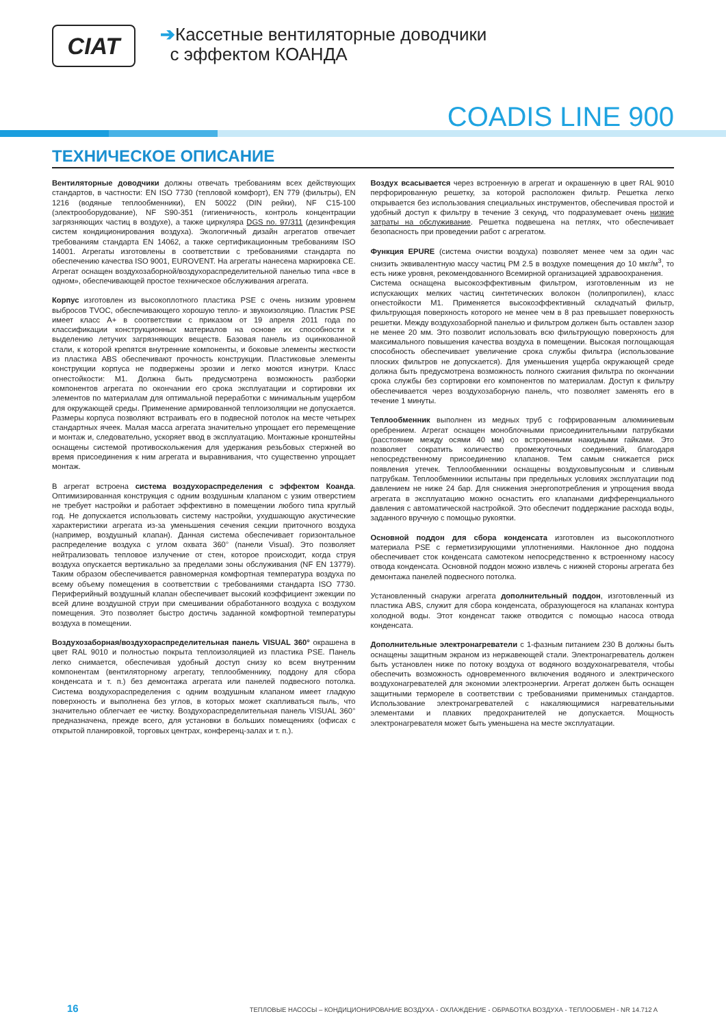CIAT
➔Кассетные вентиляторные доводчики
с эффектом КОАНДА
COADIS LINE 900
ТЕХНИЧЕСКОЕ ОПИСАНИЕ
Вентиляторные доводчики должны отвечать требованиям всех действующих стандартов, в частности: EN ISO 7730 (тепловой комфорт), EN 779 (фильтры), EN 1216 (водяные теплообменники), EN 50022 (DIN рейки), NF C15-100 (электрооборудование), NF S90-351 (гигиеничность, контроль концентрации загрязняющих частиц в воздухе), а также циркуляра DGS no. 97/311 (дезинфекция систем кондиционирования воздуха). Экологичный дизайн агрегатов отвечает требованиям стандарта EN 14062, а также сертификационным требованиям ISO 14001. Агрегаты изготовлены в соответствии с требованиями стандарта по обеспечению качества ISO 9001, EUROVENT. На агрегаты нанесена маркировка CE. Агрегат оснащен воздухозаборной/воздухораспределительной панелью типа «все в одном», обеспечивающей простое техническое обслуживания агрегата.
Корпус изготовлен из высокоплотного пластика PSE с очень низким уровнем выбросов TVOC, обеспечивающего хорошую тепло- и звукоизоляцию. Пластик PSE имеет класс A+ в соответствии с приказом от 19 апреля 2011 года по классификации конструкционных материалов на основе их способности к выделению летучих загрязняющих веществ. Базовая панель из оцинкованной стали, к которой крепятся внутренние компоненты, и боковые элементы жесткости из пластика ABS обеспечивают прочность конструкции. Пластиковые элементы конструкции корпуса не подвержены эрозии и легко моются изнутри. Класс огнестойкости: M1. Должна быть предусмотрена возможность разборки компонентов агрегата по окончании его срока эксплуатации и сортировки их элементов по материалам для оптимальной переработки с минимальным ущербом для окружающей среды. Применение армированной теплоизоляции не допускается. Размеры корпуса позволяют встраивать его в подвесной потолок на месте четырех стандартных ячеек. Малая масса агрегата значительно упрощает его перемещение и монтаж и, следовательно, ускоряет ввод в эксплуатацию. Монтажные кронштейны оснащены системой противоскольжения для удержания резьбовых стержней во время присоединения к ним агрегата и выравнивания, что существенно упрощает монтаж.
В агрегат встроена система воздухораспределения с эффектом Коанда. Оптимизированная конструкция с одним воздушным клапаном с узким отверстием не требует настройки и работает эффективно в помещении любого типа круглый год. Не допускается использовать систему настройки, ухудшающую акустические характеристики агрегата из-за уменьшения сечения секции приточного воздуха (например, воздушный клапан). Данная система обеспечивает горизонтальное распределение воздуха с углом охвата 360° (панели Visual). Это позволяет нейтрализовать тепловое излучение от стен, которое происходит, когда струя воздуха опускается вертикально за пределами зоны обслуживания (NF EN 13779). Таким образом обеспечивается равномерная комфортная температура воздуха по всему объему помещения в соответствии с требованиями стандарта ISO 7730. Периферийный воздушный клапан обеспечивает высокий коэффициент эжекции по всей длине воздушной струи при смешивании обработанного воздуха с воздухом помещения. Это позволяет быстро достичь заданной комфортной температуры воздуха в помещении.
Воздухозаборная/воздухораспределительная панель VISUAL 360° окрашена в цвет RAL 9010 и полностью покрыта теплоизоляцией из пластика PSE. Панель легко снимается, обеспечивая удобный доступ снизу ко всем внутренним компонентам (вентиляторному агрегату, теплообменнику, поддону для сбора конденсата и т. п.) без демонтажа агрегата или панелей подвесного потолка. Система воздухораспределения с одним воздушным клапаном имеет гладкую поверхность и выполнена без углов, в которых может скапливаться пыль, что значительно облегчает ее чистку. Воздухораспределительная панель VISUAL 360° предназначена, прежде всего, для установки в больших помещениях (офисах с открытой планировкой, торговых центрах, конференц-залах и т. п.).
Воздух всасывается через встроенную в агрегат и окрашенную в цвет RAL 9010 перфорированную решетку, за которой расположен фильтр. Решетка легко открывается без использования специальных инструментов, обеспечивая простой и удобный доступ к фильтру в течение 3 секунд, что подразумевает очень низкие затраты на обслуживание. Решетка подвешена на петлях, что обеспечивает безопасность при проведении работ с агрегатом.
Функция EPURE (система очистки воздуха) позволяет менее чем за один час снизить эквивалентную массу частиц PM 2.5 в воздухе помещения до 10 мкг/м<sup>3</sup>, то есть ниже уровня, рекомендованного Всемирной организацией здравоохранения.
Система оснащена высокоэффективным фильтром, изготовленным из не испускающих мелких частиц синтетических волокон (полипропилен), класс огнестойкости M1. Применяется высокоэффективный складчатый фильтр, фильтрующая поверхность которого не менее чем в 8 раз превышает поверхность решетки. Между воздухозаборной панелью и фильтром должен быть оставлен зазор не менее 20 мм. Это позволит использовать всю фильтрующую поверхность для максимального повышения качества воздуха в помещении. Высокая поглощающая способность обеспечивает увеличение срока службы фильтра (использование плоских фильтров не допускается). Для уменьшения ущерба окружающей среде должна быть предусмотрена возможность полного сжигания фильтра по окончании срока службы без сортировки его компонентов по материалам. Доступ к фильтру обеспечивается через воздухозаборную панель, что позволяет заменять его в течение 1 минуты.
Теплообменник выполнен из медных труб с гофрированным алюминиевым оребрением. Агрегат оснащен моноблочными присоединительными патрубками (расстояние между осями 40 мм) со встроенными накидными гайками. Это позволяет сократить количество промежуточных соединений, благодаря непосредственному присоединению клапанов. Тем самым снижается риск появления утечек. Теплообменники оснащены воздуховыпускным и сливным патрубкам. Теплообменники испытаны при предельных условиях эксплуатации под давлением не ниже 24 бар. Для снижения энергопотребления и упрощения ввода агрегата в эксплуатацию можно оснастить его клапанами дифференциального давления с автоматической настройкой. Это обеспечит поддержание расхода воды, заданного вручную с помощью рукоятки.
Основной поддон для сбора конденсата изготовлен из высокоплотного материала PSE с герметизирующими уплотнениями. Наклонное дно поддона обеспечивает сток конденсата самотеком непосредственно к встроенному насосу отвода конденсата. Основной поддон можно извлечь с нижней стороны агрегата без демонтажа панелей подвесного потолка.
Установленный снаружи агрегата дополнительный поддон, изготовленный из пластика ABS, служит для сбора конденсата, образующегося на клапанах контура холодной воды. Этот конденсат также отводится с помощью насоса отвода конденсата.
Дополнительные электронагреватели с 1-фазным питанием 230 В должны быть оснащены защитным экраном из нержавеющей стали. Электронагреватель должен быть установлен ниже по потоку воздуха от водяного воздухонагревателя, чтобы обеспечить возможность одновременного включения водяного и электрического воздухонагревателей для экономии электроэнергии. Агрегат должен быть оснащен защитными термореле в соответствии с требованиями применимых стандартов. Использование электронагревателей с накаляющимися нагревательными элементами и плавких предохранителей не допускается. Мощность электронагревателя может быть уменьшена на месте эксплуатации.
16 ТЕПЛОВЫЕ НАСОСЫ – КОНДИЦИОНИРОВАНИЕ ВОЗДУХА - ОХЛАЖДЕНИЕ - ОБРАБОТКА ВОЗДУХА - ТЕПЛООБМЕН - NR 14.712 A